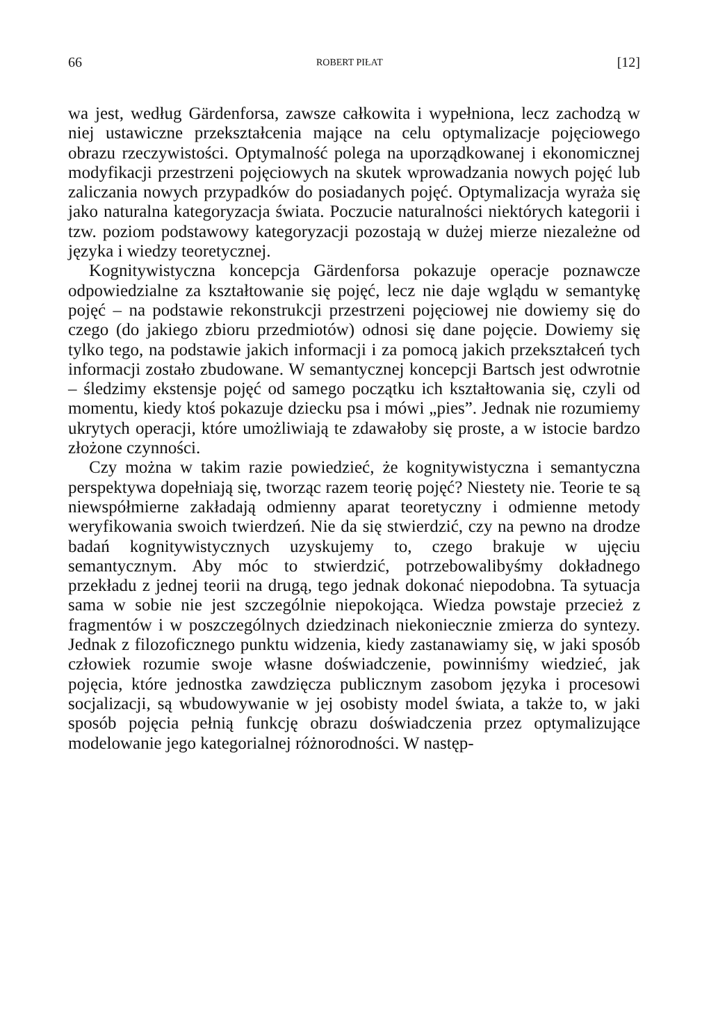66 ROBERT PIŁAT [12]
wa jest, według Gärdenforsa, zawsze całkowita i wypełniona, lecz zachodzą w niej ustawiczne przekształcenia mające na celu optymalizacje pojęciowego obrazu rzeczywistości. Optymalność polega na uporządkowanej i ekonomicznej modyfikacji przestrzeni pojęciowych na skutek wprowadzania nowych pojęć lub zaliczania nowych przypadków do posiadanych pojęć. Optymalizacja wyraża się jako naturalna kategoryzacja świata. Poczucie naturalności niektórych kategorii i tzw. poziom podstawowy kategoryzacji pozostają w dużej mierze niezależne od języka i wiedzy teoretycznej.
Kognitywistyczna koncepcja Gärdenforsa pokazuje operacje poznawcze odpowiedzialne za kształtowanie się pojęć, lecz nie daje wglądu w semantykę pojęć – na podstawie rekonstrukcji przestrzeni pojęciowej nie dowiemy się do czego (do jakiego zbioru przedmiotów) odnosi się dane pojęcie. Dowiemy się tylko tego, na podstawie jakich informacji i za pomocą jakich przekształceń tych informacji zostało zbudowane. W semantycznej koncepcji Bartsch jest odwrotnie – śledzimy ekstensje pojęć od samego początku ich kształtowania się, czyli od momentu, kiedy ktoś pokazuje dziecku psa i mówi „pies”. Jednak nie rozumiemy ukrytych operacji, które umożliwiają te zdawałoby się proste, a w istocie bardzo złożone czynności.
Czy można w takim razie powiedzieć, że kognitywistyczna i semantyczna perspektywa dopełniają się, tworząc razem teorię pojęć? Niestety nie. Teorie te są niewspółmierne zakładają odmienny aparat teoretyczny i odmienne metody weryfikowania swoich twierdzeń. Nie da się stwierdzić, czy na pewno na drodze badań kognitywistycznych uzyskujemy to, czego brakuje w ujęciu semantycznym. Aby móc to stwierdzić, potrzebowalibyśmy dokładnego przekładu z jednej teorii na drugą, tego jednak dokonać niepodobna. Ta sytuacja sama w sobie nie jest szczególnie niepokojąca. Wiedza powstaje przecież z fragmentów i w poszczególnych dziedzinach niekoniecznie zmierza do syntezy. Jednak z filozoficznego punktu widzenia, kiedy zastanawiamy się, w jaki sposób człowiek rozumie swoje własne doświadczenie, powinniśmy wiedzieć, jak pojęcia, które jednostka zawdzięcza publicznym zasobom języka i procesowi socjalizacji, są wbudowywanie w jej osobisty model świata, a także to, w jaki sposób pojęcia pełnią funkcję obrazu doświadczenia przez optymalizujące modelowanie jego kategorialnej różnorodności. W następ-